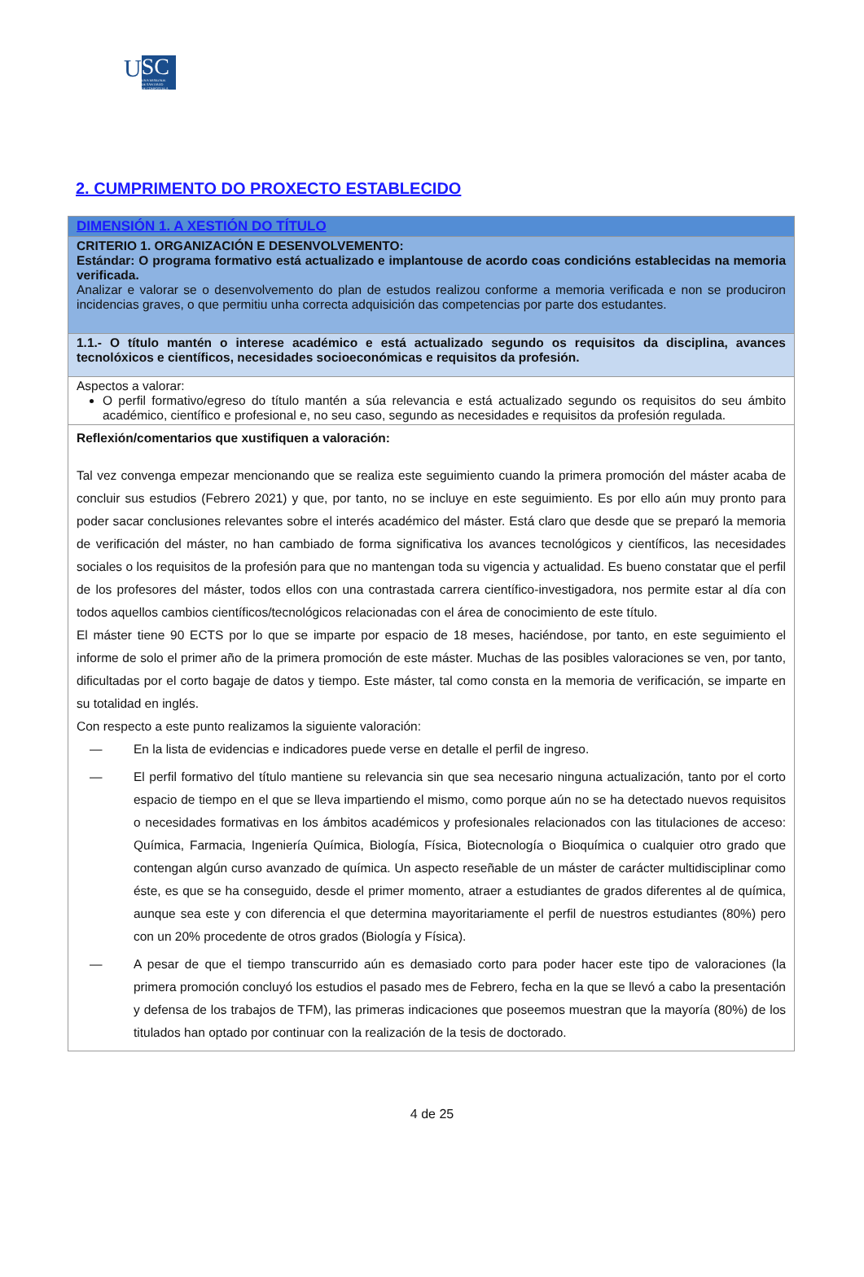U
SC
UNIVERSIDADE
DE SANTIAGO
DE COMPOSTELA
2. CUMPRIMENTO DO PROXECTO ESTABLECIDO
| DIMENSIÓN 1. A XESTIÓN DO TÍTULO |
| CRITERIO 1. ORGANIZACIÓN E DESENVOLVEMENTO: Estándar: O programa formativo está actualizado e implantouse de acordo coas condicións establecidas na memoria verificada. Analizar e valorar se o desenvolvemento do plan de estudos realizou conforme a memoria verificada e non se produciron incidencias graves, o que permitiu unha correcta adquisición das competencias por parte dos estudantes. |
| 1.1.- O título mantén o interese académico e está actualizado segundo os requisitos da disciplina, avances tecnolóxicos e científicos, necesidades socioeconómicas e requisitos da profesión. |
| Aspectos a valorar: O perfil formativo/egreso do título mantén a súa relevancia e está actualizado segundo os requisitos do seu ámbito académico, científico e profesional e, no seu caso, segundo as necesidades e requisitos da profesión regulada. |
| Reflexión/comentarios que xustifiquen a valoración: Tal vez convenga empezar mencionando que se realiza este seguimiento cuando la primera promoción del máster acaba de concluir sus estudios (Febrero 2021) y que, por tanto, no se incluye en este seguimiento. Es por ello aún muy pronto para poder sacar conclusiones relevantes sobre el interés académico del máster. Está claro que desde que se preparó la memoria de verificación del máster, no han cambiado de forma significativa los avances tecnológicos y científicos, las necesidades sociales o los requisitos de la profesión para que no mantengan toda su vigencia y actualidad. Es bueno constatar que el perfil de los profesores del máster, todos ellos con una contrastada carrera científico-investigadora, nos permite estar al día con todos aquellos cambios científicos/tecnológicos relacionadas con el área de conocimiento de este título. El máster tiene 90 ECTS por lo que se imparte por espacio de 18 meses, haciéndose, por tanto, en este seguimiento el informe de solo el primer año de la primera promoción de este máster. Muchas de las posibles valoraciones se ven, por tanto, dificultadas por el corto bagaje de datos y tiempo. Este máster, tal como consta en la memoria de verificación, se imparte en su totalidad en inglés. Con respecto a este punto realizamos la siguiente valoración: — En la lista de evidencias e indicadores puede verse en detalle el perfil de ingreso. — El perfil formativo del título mantiene su relevancia sin que sea necesario ninguna actualización, tanto por el corto espacio de tiempo en el que se lleva impartiendo el mismo, como porque aún no se ha detectado nuevos requisitos o necesidades formativas en los ámbitos académicos y profesionales relacionados con las titulaciones de acceso: Química, Farmacia, Ingeniería Química, Biología, Física, Biotecnología o Bioquímica o cualquier otro grado que contengan algún curso avanzado de química. Un aspecto reseñable de un máster de carácter multidisciplinar como éste, es que se ha conseguido, desde el primer momento, atraer a estudiantes de grados diferentes al de química, aunque sea este y con diferencia el que determina mayoritariamente el perfil de nuestros estudiantes (80%) pero con un 20% procedente de otros grados (Biología y Física). — A pesar de que el tiempo transcurrido aún es demasiado corto para poder hacer este tipo de valoraciones (la primera promoción concluyó los estudios el pasado mes de Febrero, fecha en la que se llevó a cabo la presentación y defensa de los trabajos de TFM), las primeras indicaciones que poseemos muestran que la mayoría (80%) de los titulados han optado por continuar con la realización de la tesis de doctorado. |
4 de 25